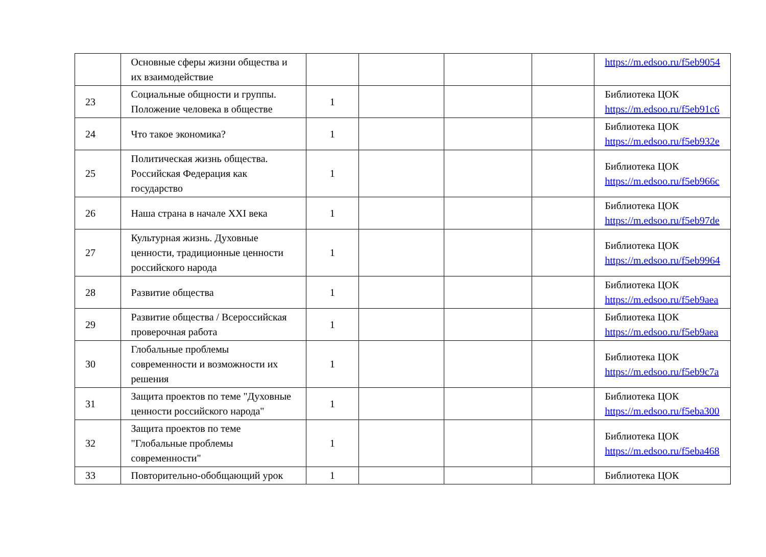| | Основные сферы жизни общества и их взаимодействие | | | | | https://m.edsoo.ru/f5eb9054 |
| 23 | Социальные общности и группы. Положение человека в обществе | 1 | | | | Библиотека ЦОК https://m.edsoo.ru/f5eb91c6 |
| 24 | Что такое экономика? | 1 | | | | Библиотека ЦОК https://m.edsoo.ru/f5eb932e |
| 25 | Политическая жизнь общества. Российская Федерация как государство | 1 | | | | Библиотека ЦОК https://m.edsoo.ru/f5eb966c |
| 26 | Наша страна в начале XXI века | 1 | | | | Библиотека ЦОК https://m.edsoo.ru/f5eb97de |
| 27 | Культурная жизнь. Духовные ценности, традиционные ценности российского народа | 1 | | | | Библиотека ЦОК https://m.edsoo.ru/f5eb9964 |
| 28 | Развитие общества | 1 | | | | Библиотека ЦОК https://m.edsoo.ru/f5eb9aea |
| 29 | Развитие общества / Всероссийская проверочная работа | 1 | | | | Библиотека ЦОК https://m.edsoo.ru/f5eb9aea |
| 30 | Глобальные проблемы современности и возможности их решения | 1 | | | | Библиотека ЦОК https://m.edsoo.ru/f5eb9c7a |
| 31 | Защита проектов по теме "Духовные ценности российского народа" | 1 | | | | Библиотека ЦОК https://m.edsoo.ru/f5eba300 |
| 32 | Защита проектов по теме "Глобальные проблемы современности" | 1 | | | | Библиотека ЦОК https://m.edsoo.ru/f5eba468 |
| 33 | Повторительно-обобщающий урок | 1 | | | | Библиотека ЦОК |